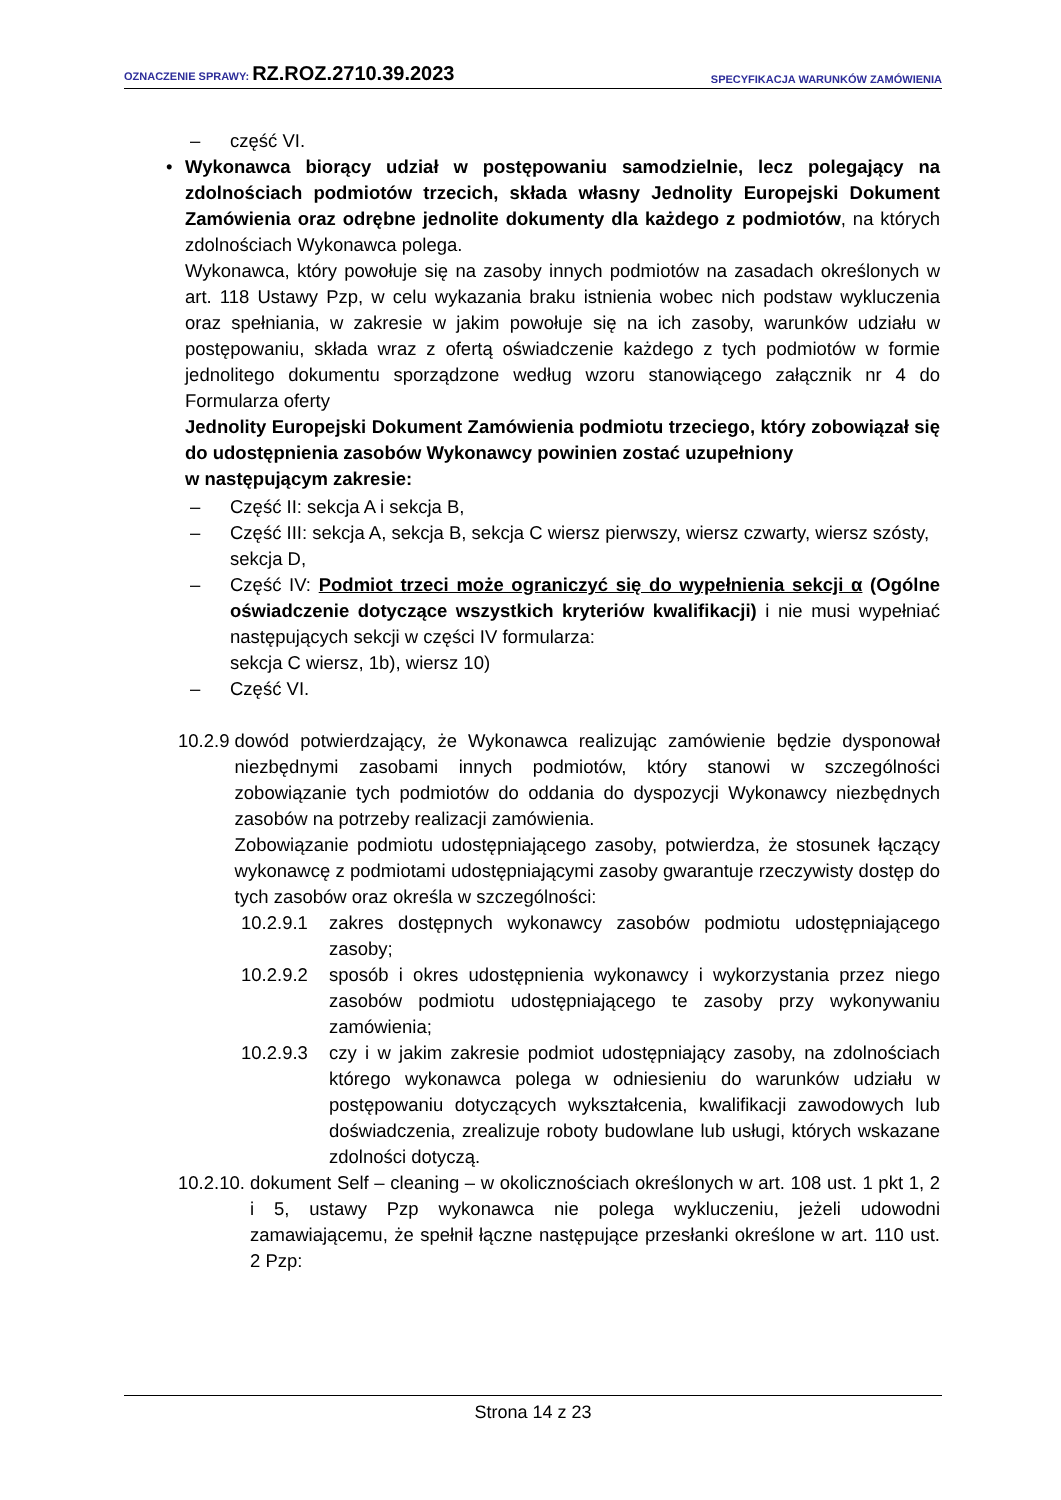OZNACZENIE SPRAWY: RZ.ROZ.2710.39.2023
SPECYFIKACJA WARUNKÓW ZAMÓWIENIA
– część VI.
• Wykonawca biorący udział w postępowaniu samodzielnie, lecz polegający na zdolnościach podmiotów trzecich, składa własny Jednolity Europejski Dokument Zamówienia oraz odrębne jednolite dokumenty dla każdego z podmiotów, na których zdolnościach Wykonawca polega.
Wykonawca, który powołuje się na zasoby innych podmiotów na zasadach określonych w art. 118 Ustawy Pzp, w celu wykazania braku istnienia wobec nich podstaw wykluczenia oraz spełniania, w zakresie w jakim powołuje się na ich zasoby, warunków udziału w postępowaniu, składa wraz z ofertą oświadczenie każdego z tych podmiotów w formie jednolitego dokumentu sporządzone według wzoru stanowiącego załącznik nr 4 do Formularza oferty
Jednolity Europejski Dokument Zamówienia podmiotu trzeciego, który zobowiązał się do udostępnienia zasobów Wykonawcy powinien zostać uzupełniony
w następującym zakresie:
– Część II: sekcja A i sekcja B,
– Część III: sekcja A, sekcja B, sekcja C wiersz pierwszy, wiersz czwarty, wiersz szósty, sekcja D,
– Część IV: Podmiot trzeci może ograniczyć się do wypełnienia sekcji α (Ogólne oświadczenie dotyczące wszystkich kryteriów kwalifikacji) i nie musi wypełniać następujących sekcji w części IV formularza:
sekcja C wiersz, 1b), wiersz 10)
– Część VI.
10.2.9 dowód potwierdzający, że Wykonawca realizując zamówienie będzie dysponował niezbędnymi zasobami innych podmiotów, który stanowi w szczególności zobowiązanie tych podmiotów do oddania do dyspozycji Wykonawcy niezbędnych zasobów na potrzeby realizacji zamówienia.
Zobowiązanie podmiotu udostępniającego zasoby, potwierdza, że stosunek łączący wykonawcę z podmiotami udostępniającymi zasoby gwarantuje rzeczywisty dostęp do tych zasobów oraz określa w szczególności:
10.2.9.1
zakres dostępnych wykonawcy zasobów podmiotu udostępniającego zasoby;
10.2.9.2
sposób i okres udostępnienia wykonawcy i wykorzystania przez niego zasobów podmiotu udostępniającego te zasoby przy wykonywaniu zamówienia;
10.2.9.3
czy i w jakim zakresie podmiot udostępniający zasoby, na zdolnościach którego wykonawca polega w odniesieniu do warunków udziału w postępowaniu dotyczących wykształcenia, kwalifikacji zawodowych lub doświadczenia, zrealizuje roboty budowlane lub usługi, których wskazane zdolności dotyczą.
10.2.10. dokument Self – cleaning – w okolicznościach określonych w art. 108 ust. 1 pkt 1, 2 i 5, ustawy Pzp wykonawca nie polega wykluczeniu, jeżeli udowodni zamawiającemu, że spełnił łączne następujące przesłanki określone w art. 110 ust. 2 Pzp:
Strona 14 z 23